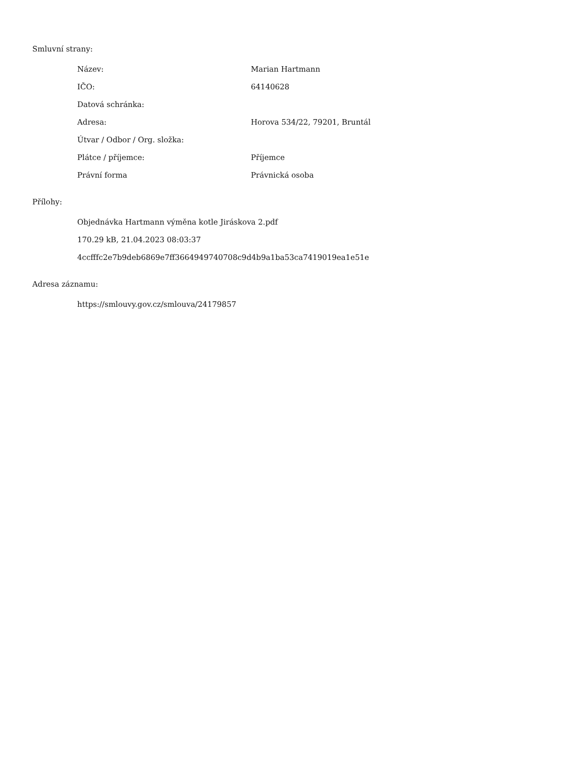Smluvní strany:
| Název: | Marian Hartmann |
| IČO: | 64140628 |
| Datová schránka: | |
| Adresa: | Horova 534/22, 79201, Bruntál |
| Útvar / Odbor / Org. složka: | |
| Plátce / příjemce: | Příjemce |
| Právní forma | Právnická osoba |
Přílohy:
Objednávka Hartmann výměna kotle Jiráskova 2.pdf
170.29 kB, 21.04.2023 08:03:37
4ccfffc2e7b9deb6869e7ff3664949740708c9d4b9a1ba53ca7419019ea1e51e
Adresa záznamu:
https://smlouvy.gov.cz/smlouva/24179857